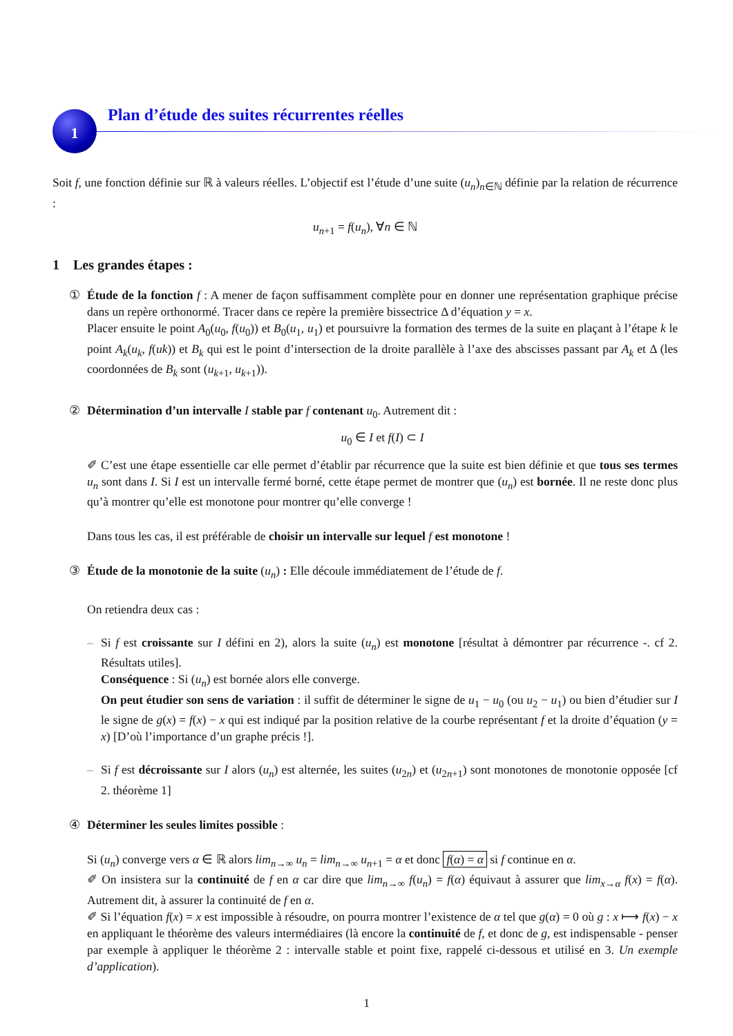1
Plan d’étude des suites récurrentes réelles
Soit f, une fonction définie sur ℝ à valeurs réelles. L’objectif est l’étude d’une suite (u<sub>n</sub>)<sub>n∈ℕ</sub> définie par la relation de récurrence :
u<sub>n+1</sub> = f(u<sub>n</sub>), ∀n ∈ ℕ
1 Les grandes étapes :
①
Étude de la fonction f : A mener de façon suffisamment complète pour en donner une représentation graphique précise dans un repère orthonormé. Tracer dans ce repère la première bissectrice Δ d’équation y = x.
Placer ensuite le point A<sub>0</sub>(u<sub>0</sub>, f(u<sub>0</sub>)) et B<sub>0</sub>(u<sub>1</sub>, u<sub>1</sub>) et poursuivre la formation des termes de la suite en plaçant à l’étape k le point A<sub>k</sub>(u<sub>k</sub>, f(uk)) et B<sub>k</sub> qui est le point d’intersection de la droite parallèle à l’axe des abscisses passant par A<sub>k</sub> et Δ (les coordonnées de B<sub>k</sub> sont (u<sub>k+1</sub>, u<sub>k+1</sub>)).
②
Détermination d’un intervalle I stable par f contenant u<sub>0</sub>. Autrement dit :
u<sub>0</sub> ∈ I et f(I) ⊂ I
✐ C’est une étape essentielle car elle permet d’établir par récurrence que la suite est bien définie et que tous ses termes u<sub>n</sub> sont dans I. Si I est un intervalle fermé borné, cette étape permet de montrer que (u<sub>n</sub>) est bornée. Il ne reste donc plus qu’à montrer qu’elle est monotone pour montrer qu’elle converge !
Dans tous les cas, il est préférable de choisir un intervalle sur lequel f est monotone !
③
Étude de la monotonie de la suite (u<sub>n</sub>) : Elle découle immédiatement de l’étude de f.
On retiendra deux cas :
–
Si f est croissante sur I défini en 2), alors la suite (u<sub>n</sub>) est monotone [résultat à démontrer par récurrence -. cf 2. Résultats utiles].
Conséquence : Si (u<sub>n</sub>) est bornée alors elle converge.
On peut étudier son sens de variation : il suffit de déterminer le signe de u<sub>1</sub> − u<sub>0</sub> (ou u<sub>2</sub> − u<sub>1</sub>) ou bien d’étudier sur I le signe de g(x) = f(x) − x qui est indiqué par la position relative de la courbe représentant f et la droite d’équation (y = x) [D’où l’importance d’un graphe précis !].
–
Si f est décroissante sur I alors (u<sub>n</sub>) est alternée, les suites (u<sub>2n</sub>) et (u<sub>2n+1</sub>) sont monotones de monotonie opposée [cf 2. théorème 1]
④
Déterminer les seules limites possible :
Si (u<sub>n</sub>) converge vers α ∈ ℝ alors lim<sub>n→∞</sub> u<sub>n</sub> = lim<sub>n→∞</sub> u<sub>n+1</sub> = α et donc f(α) = α si f continue en α.
✐ On insistera sur la continuité de f en α car dire que lim<sub>n→∞</sub> f(u<sub>n</sub>) = f(α) équivaut à assurer que lim<sub>x→α</sub> f(x) = f(α). Autrement dit, à assurer la continuité de f en α.
✐ Si l’équation f(x) = x est impossible à résoudre, on pourra montrer l’existence de α tel que g(α) = 0 où g : x ⟼ f(x) − x en appliquant le théorème des valeurs intermédiaires (là encore la continuité de f, et donc de g, est indispensable - penser par exemple à appliquer le théorème 2 : intervalle stable et point fixe, rappelé ci-dessous et utilisé en 3. Un exemple d’application).
1